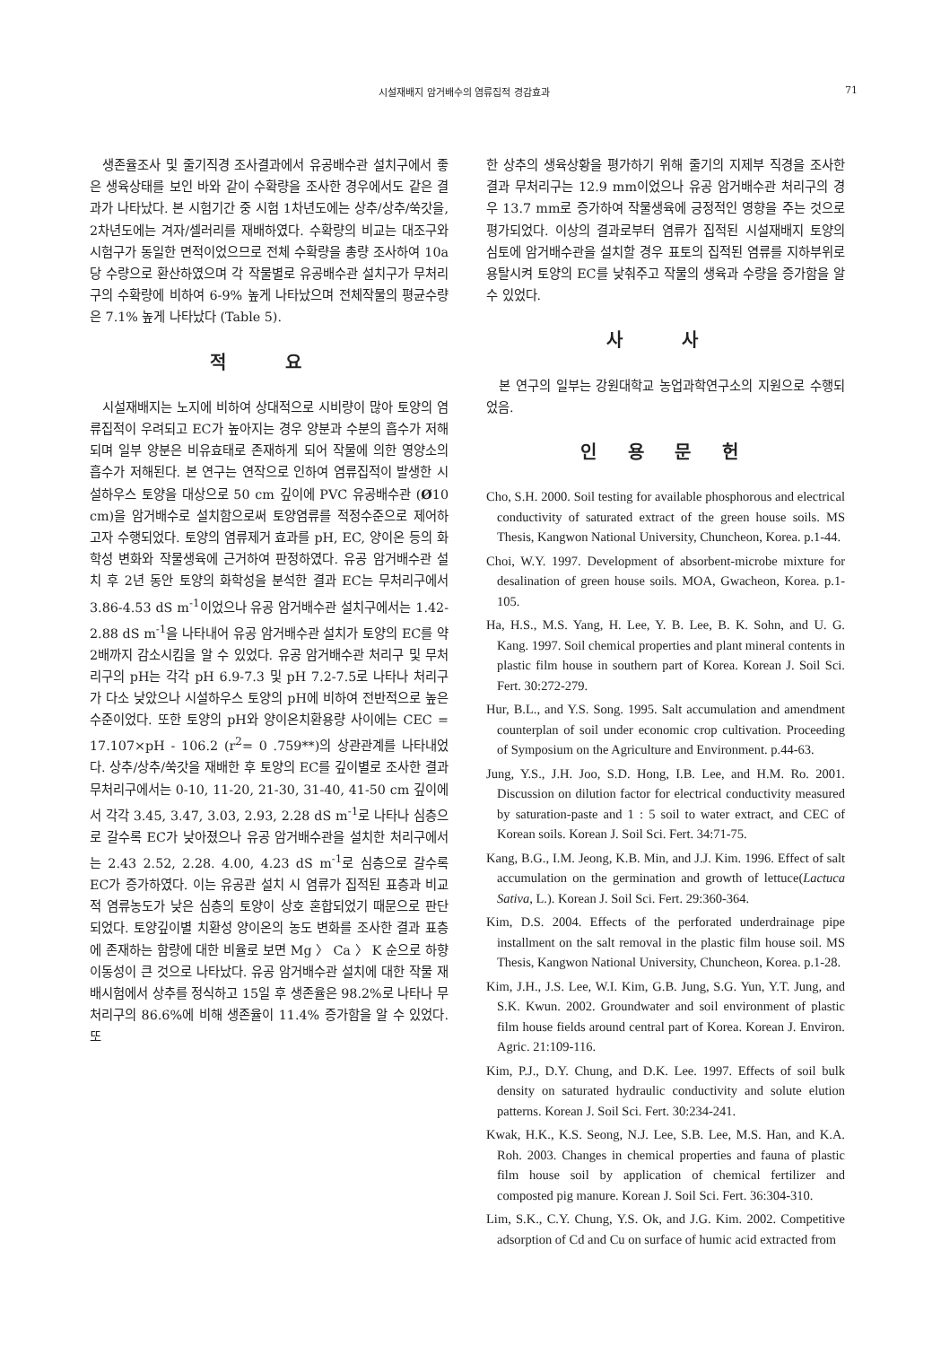시설재배지 암거배수의 염류집적 경감효과 71
생존율조사 및 줄기직경 조사결과에서 유공배수관 설치구에서 좋은 생육상태를 보인 바와 같이 수확량을 조사한 경우에서도 같은 결과가 나타났다. 본 시험기간 중 시험 1차년도에는 상추/상추/쑥갓을, 2차년도에는 겨자/셀러리를 재배하였다. 수확량의 비교는 대조구와 시험구가 동일한 면적이었으므로 전체 수확량을 총량 조사하여 10a 당 수량으로 환산하였으며 각 작물별로 유공배수관 설치구가 무처리구의 수확량에 비하여 6-9% 높게 나타났으며 전체작물의 평균수량은 7.1% 높게 나타났다 (Table 5).
적 요
시설재배지는 노지에 비하여 상대적으로 시비량이 많아 토양의 염류집적이 우려되고 EC가 높아지는 경우 양분과 수분의 흡수가 저해되며 일부 양분은 비유효태로 존재하게 되어 작물에 의한 영양소의 흡수가 저해된다. 본 연구는 연작으로 인하여 염류집적이 발생한 시설하우스 토양을 대상으로 50 cm 깊이에 PVC 유공배수관 (Ø10 cm)을 암거배수로 설치함으로써 토양염류를 적정수준으로 제어하고자 수행되었다. 토양의 염류제거 효과를 pH, EC, 양이온 등의 화학성 변화와 작물생육에 근거하여 판정하였다. 유공 암거배수관 설치 후 2년 동안 토양의 화학성을 분석한 결과 EC는 무처리구에서 3.86-4.53 dS m<sup>-1</sup>이었으나 유공 암거배수관 설치구에서는 1.42-2.88 dS m<sup>-1</sup>을 나타내어 유공 암거배수관 설치가 토양의 EC를 약 2배까지 감소시킴을 알 수 있었다. 유공 암거배수관 처리구 및 무처리구의 pH는 각각 pH 6.9-7.3 및 pH 7.2-7.5로 나타나 처리구가 다소 낮았으나 시설하우스 토양의 pH에 비하여 전반적으로 높은 수준이었다. 또한 토양의 pH와 양이온치환용량 사이에는 CEC = 17.107×pH - 106.2 (r<sup>2</sup>= 0 .759**)의 상관관계를 나타내었다. 상추/상추/쑥갓을 재배한 후 토양의 EC를 깊이별로 조사한 결과 무처리구에서는 0-10, 11-20, 21-30, 31-40, 41-50 cm 깊이에서 각각 3.45, 3.47, 3.03, 2.93, 2.28 dS m<sup>-1</sup>로 나타나 심층으로 갈수록 EC가 낮아졌으나 유공 암거배수관을 설치한 처리구에서는 2.43 2.52, 2.28. 4.00, 4.23 dS m<sup>-1</sup>로 심층으로 갈수록 EC가 증가하였다. 이는 유공관 설치 시 염류가 집적된 표층과 비교적 염류농도가 낮은 심층의 토양이 상호 혼합되었기 때문으로 판단되었다. 토양깊이별 치환성 양이온의 농도 변화를 조사한 결과 표층에 존재하는 함량에 대한 비율로 보면 Mg 〉 Ca 〉 K 순으로 하향이동성이 큰 것으로 나타났다. 유공 암거배수관 설치에 대한 작물 재배시험에서 상추를 정식하고 15일 후 생존율은 98.2%로 나타나 무처리구의 86.6%에 비해 생존율이 11.4% 증가함을 알 수 있었다. 또
한 상추의 생육상황을 평가하기 위해 줄기의 지제부 직경을 조사한 결과 무처리구는 12.9 mm이었으나 유공 암거배수관 처리구의 경우 13.7 mm로 증가하여 작물생육에 긍정적인 영향을 주는 것으로 평가되었다. 이상의 결과로부터 염류가 집적된 시설재배지 토양의 심토에 암거배수관을 설치할 경우 표토의 집적된 염류를 지하부위로 용탈시켜 토양의 EC를 낮춰주고 작물의 생육과 수량을 증가함을 알 수 있었다.
사 사
본 연구의 일부는 강원대학교 농업과학연구소의 지원으로 수행되었음.
인 용 문 헌
Cho, S.H. 2000. Soil testing for available phosphorous and electrical conductivity of saturated extract of the green house soils. MS Thesis, Kangwon National University, Chuncheon, Korea. p.1-44.
Choi, W.Y. 1997. Development of absorbent-microbe mixture for desalination of green house soils. MOA, Gwacheon, Korea. p.1-105.
Ha, H.S., M.S. Yang, H. Lee, Y. B. Lee, B. K. Sohn, and U. G. Kang. 1997. Soil chemical properties and plant mineral contents in plastic film house in southern part of Korea. Korean J. Soil Sci. Fert. 30:272-279.
Hur, B.L., and Y.S. Song. 1995. Salt accumulation and amendment counterplan of soil under economic crop cultivation. Proceeding of Symposium on the Agriculture and Environment. p.44-63.
Jung, Y.S., J.H. Joo, S.D. Hong, I.B. Lee, and H.M. Ro. 2001. Discussion on dilution factor for electrical conductivity measured by saturation-paste and 1 : 5 soil to water extract, and CEC of Korean soils. Korean J. Soil Sci. Fert. 34:71-75.
Kang, B.G., I.M. Jeong, K.B. Min, and J.J. Kim. 1996. Effect of salt accumulation on the germination and growth of lettuce(Lactuca Sativa, L.). Korean J. Soil Sci. Fert. 29:360-364.
Kim, D.S. 2004. Effects of the perforated underdrainage pipe installment on the salt removal in the plastic film house soil. MS Thesis, Kangwon National University, Chuncheon, Korea. p.1-28.
Kim, J.H., J.S. Lee, W.I. Kim, G.B. Jung, S.G. Yun, Y.T. Jung, and S.K. Kwun. 2002. Groundwater and soil environment of plastic film house fields around central part of Korea. Korean J. Environ. Agric. 21:109-116.
Kim, P.J., D.Y. Chung, and D.K. Lee. 1997. Effects of soil bulk density on saturated hydraulic conductivity and solute elution patterns. Korean J. Soil Sci. Fert. 30:234-241.
Kwak, H.K., K.S. Seong, N.J. Lee, S.B. Lee, M.S. Han, and K.A. Roh. 2003. Changes in chemical properties and fauna of plastic film house soil by application of chemical fertilizer and composted pig manure. Korean J. Soil Sci. Fert. 36:304-310.
Lim, S.K., C.Y. Chung, Y.S. Ok, and J.G. Kim. 2002. Competitive adsorption of Cd and Cu on surface of humic acid extracted from